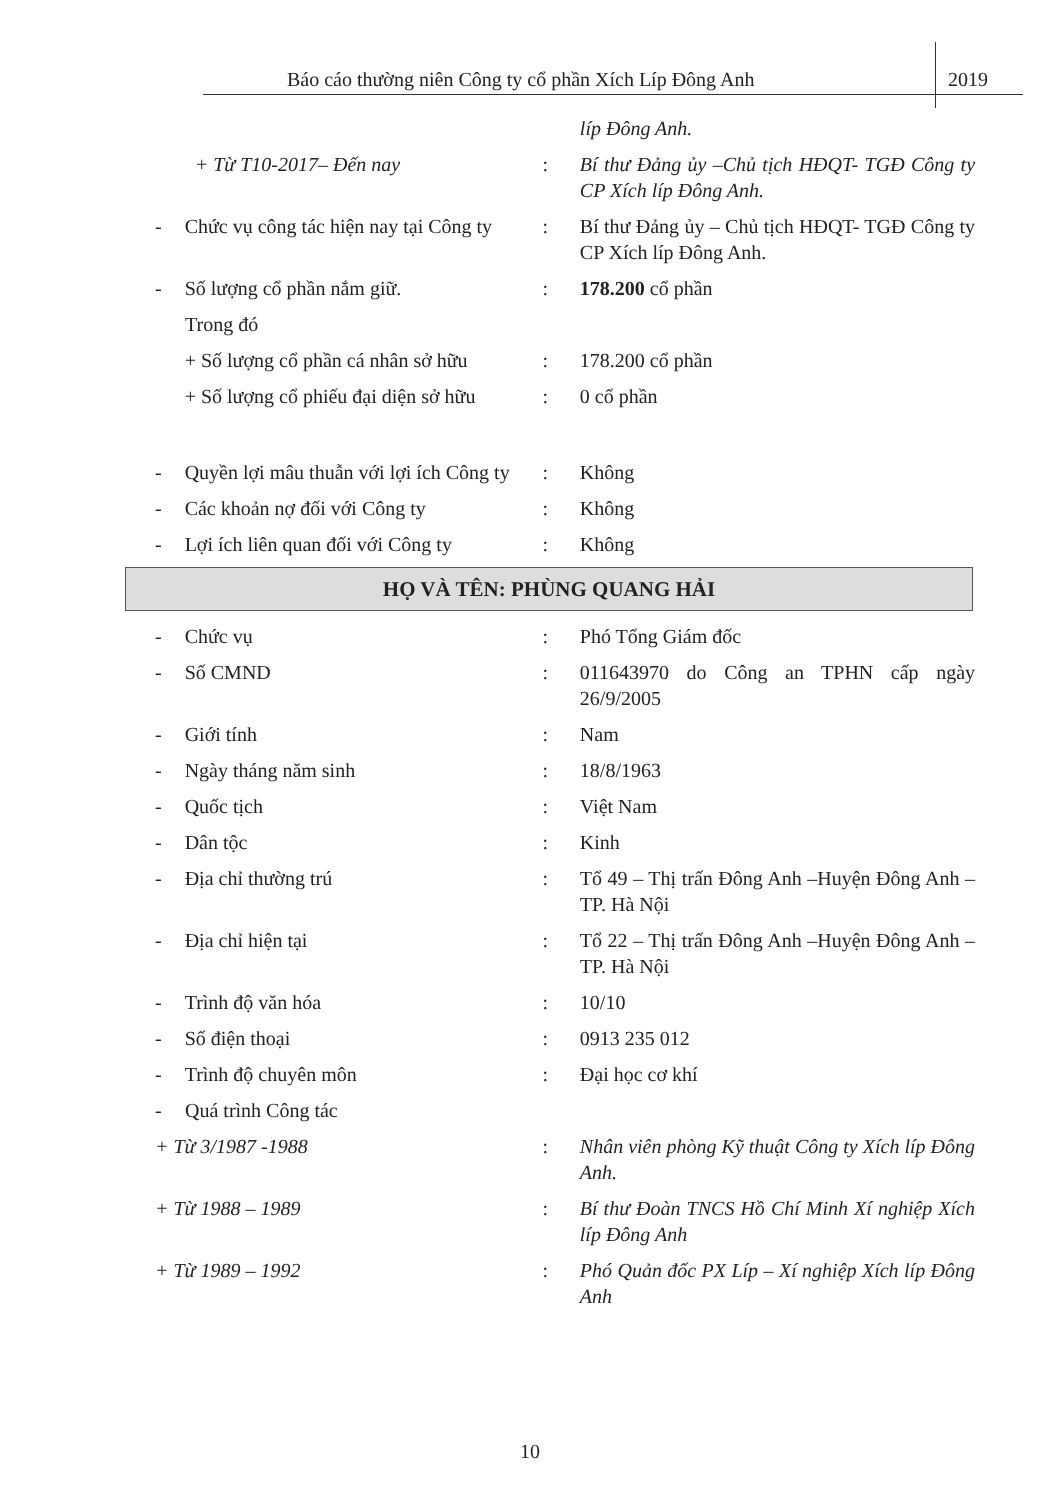Báo cáo thường niên Công ty cổ phần Xích Líp Đông Anh 2019
líp Đông Anh.
+ Từ T10-2017– Đến nay : Bí thư Đảng ủy –Chủ tịch HĐQT- TGĐ Công ty CP Xích líp Đông Anh.
- Chức vụ công tác hiện nay tại Công ty
: Bí thư Đảng ủy – Chủ tịch HĐQT- TGĐ Công ty CP Xích líp Đông Anh.
- Số lượng cổ phần nắm giữ. : 178.200 cổ phần
Trong đó
+ Số lượng cổ phần cá nhân sở hữu
: 178.200 cổ phần
+ Số lượng cổ phiếu đại diện sở hữu
: 0 cổ phần
- Quyền lợi mâu thuẫn với lợi ích Công ty
: Không
- Các khoản nợ đối với Công ty
: Không
- Lợi ích liên quan đối với Công ty
: Không
HỌ VÀ TÊN: PHÙNG QUANG HẢI
- Chức vụ : Phó Tổng Giám đốc
- Số CMND : 011643970 do Công an TPHN cấp ngày 26/9/2005
- Giới tính : Nam
- Ngày tháng năm sinh : 18/8/1963
- Quốc tịch : Việt Nam
- Dân tộc : Kinh
- Địa chỉ thường trú : Tổ 49 – Thị trấn Đông Anh –Huyện Đông Anh – TP. Hà Nội
- Địa chỉ hiện tại : Tổ 22 – Thị trấn Đông Anh –Huyện Đông Anh – TP. Hà Nội
- Trình độ văn hóa : 10/10
- Số điện thoại : 0913 235 012
- Trình độ chuyên môn : Đại học cơ khí
- Quá trình Công tác
+ Từ 3/1987 -1988 : Nhân viên phòng Kỹ thuật Công ty Xích líp Đông Anh.
+ Từ 1988 – 1989 : Bí thư Đoàn TNCS Hồ Chí Minh Xí nghiệp Xích líp Đông Anh
+ Từ 1989 – 1992 : Phó Quản đốc PX Líp – Xí nghiệp Xích líp Đông Anh
10